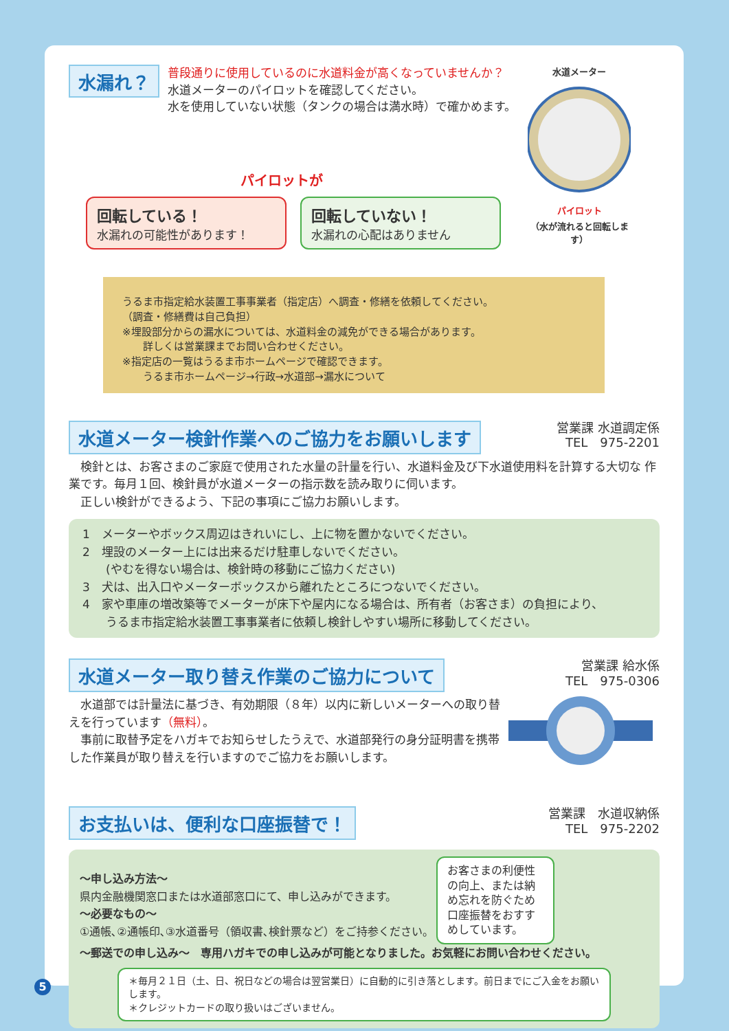水漏れ？
普段通りに使用しているのに水道料金が高くなっていませんか？
水道メーターのパイロットを確認してください。
水を使用していない状態（タンクの場合は満水時）で確かめます。
水道メーター パイロット
（水が流れると回転します）
パイロットが
回転している！
水漏れの可能性があります！
回転していない！
水漏れの心配はありません
うるま市指定給水装置工事事業者（指定店）へ調査・修繕を依頼してください。
（調査・修繕費は自己負担）
※埋設部分からの漏水については、水道料金の減免ができる場合があります。
　　詳しくは営業課までお問い合わせください。
※指定店の一覧はうるま市ホームページで確認できます。
　　うるま市ホームページ→行政→水道部→漏水について
水道メーター検針作業へのご協力をお願いします
営業課 水道調定係
TEL　975-2201
　検針とは、お客さまのご家庭で使用された水量の計量を行い、水道料金及び下水道使用料を計算する大切な 作業です。毎月１回、検針員が水道メーターの指示数を読み取りに伺います。
　正しい検針ができるよう、下記の事項にご協力お願いします。
1　メーターやボックス周辺はきれいにし、上に物を置かないでください。
2　埋設のメーター上には出来るだけ駐車しないでください。
　　(やむを得ない場合は、検針時の移動にご協力ください)
3　犬は、出入口やメーターボックスから離れたところにつないでください。
4　家や車庫の増改築等でメーターが床下や屋内になる場合は、所有者（お客さま）の負担により、
　　うるま市指定給水装置工事事業者に依頼し検針しやすい場所に移動してください。
水道メーター取り替え作業のご協力について
営業課 給水係
TEL　975-0306
　水道部では計量法に基づき、有効期限（８年）以内に新しいメーターへの取り替えを行っています（無料）。
　事前に取替予定をハガキでお知らせしたうえで、水道部発行の身分証明書を携帯した作業員が取り替えを行いますのでご協力をお願いします。
お支払いは、便利な口座振替で！
営業課　水道収納係
TEL　975-2202
～申し込み方法～
県内金融機関窓口または水道部窓口にて、申し込みができます。
～必要なもの～
①通帳､②通帳印､③水道番号（領収書､検針票など）をご持参ください。
お客さまの利便性の向上、または納め忘れを防ぐため口座振替をおすすめしています。
～郵送での申し込み～　専用ハガキでの申し込みが可能となりました。お気軽にお問い合わせください。
＊毎月２１日（土、日、祝日などの場合は翌営業日）に自動的に引き落とします。前日までにご入金をお願いします。
＊クレジットカードの取り扱いはございません。
5